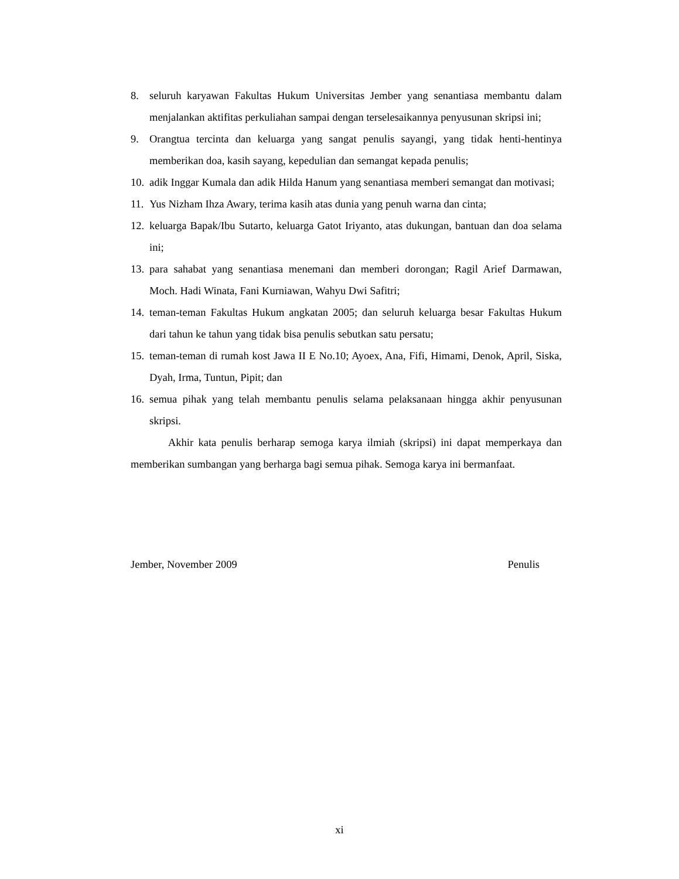8. seluruh karyawan Fakultas Hukum Universitas Jember yang senantiasa membantu dalam menjalankan aktifitas perkuliahan sampai dengan terselesaikannya penyusunan skripsi ini;
9. Orangtua tercinta dan keluarga yang sangat penulis sayangi, yang tidak henti-hentinya memberikan doa, kasih sayang, kepedulian dan semangat kepada penulis;
10. adik Inggar Kumala dan adik Hilda Hanum yang senantiasa memberi semangat dan motivasi;
11. Yus Nizham Ihza Awary, terima kasih atas dunia yang penuh warna dan cinta;
12. keluarga Bapak/Ibu Sutarto, keluarga Gatot Iriyanto, atas dukungan, bantuan dan doa selama ini;
13. para sahabat yang senantiasa menemani dan memberi dorongan; Ragil Arief Darmawan, Moch. Hadi Winata, Fani Kurniawan, Wahyu Dwi Safitri;
14. teman-teman Fakultas Hukum angkatan 2005; dan seluruh keluarga besar Fakultas Hukum dari tahun ke tahun yang tidak bisa penulis sebutkan satu persatu;
15. teman-teman di rumah kost Jawa II E No.10; Ayoex, Ana, Fifi, Himami, Denok, April, Siska, Dyah, Irma, Tuntun, Pipit; dan
16. semua pihak yang telah membantu penulis selama pelaksanaan hingga akhir penyusunan skripsi.
Akhir kata penulis berharap semoga karya ilmiah (skripsi) ini dapat memperkaya dan memberikan sumbangan yang berharga bagi semua pihak. Semoga karya ini bermanfaat.
Jember, November 2009 Penulis
xi